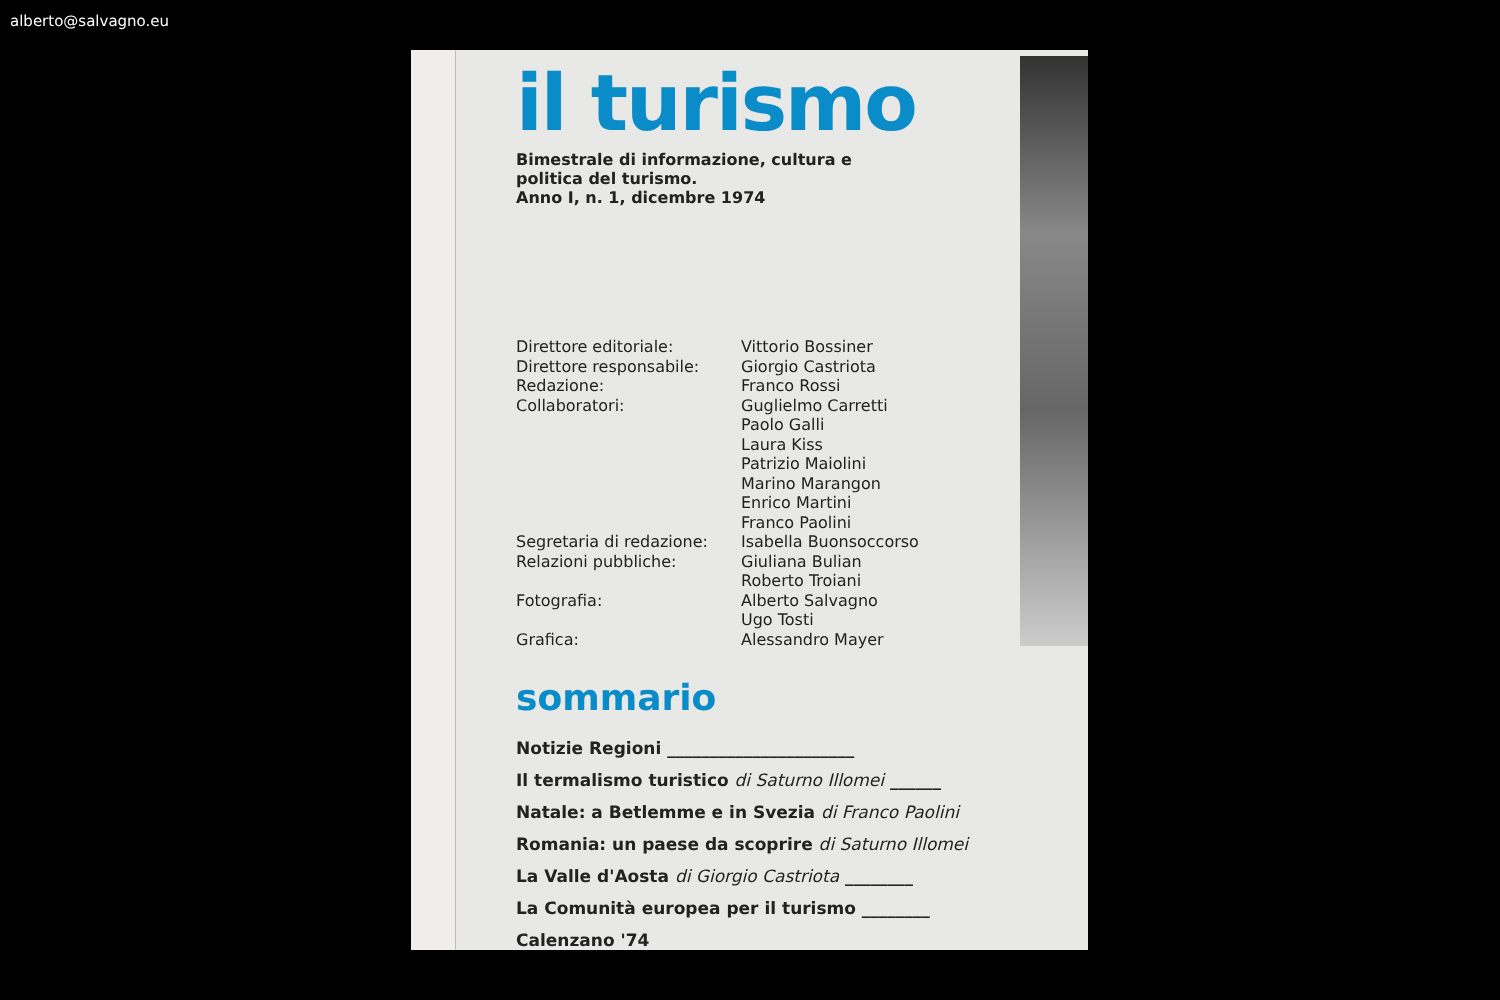alberto@salvagno.eu
il turismo
Bimestrale di informazione, cultura e
politica del turismo.
Anno I, n. 1, dicembre 1974
| Direttore editoriale: | Vittorio Bossiner |
| Direttore responsabile: | Giorgio Castriota |
| Redazione: | Franco Rossi |
| Collaboratori: | Guglielmo Carretti |
| | Paolo Galli |
| | Laura Kiss |
| | Patrizio Maiolini |
| | Marino Marangon |
| | Enrico Martini |
| | Franco Paolini |
| Segretaria di redazione: | Isabella Buonsoccorso |
| Relazioni pubbliche: | Giuliana Bulian |
| | Roberto Troiani |
| Fotografia: | Alberto Salvagno |
| | Ugo Tosti |
| Grafica: | Alessandro Mayer |
sommario
Notizie Regioni ______________________
Il termalismo turistico di Saturno Illomei ______
Natale: a Betlemme e in Svezia di Franco Paolini
Romania: un paese da scoprire di Saturno Illomei
La Valle d'Aosta di Giorgio Castriota ________
La Comunità europea per il turismo ________
Calenzano '74